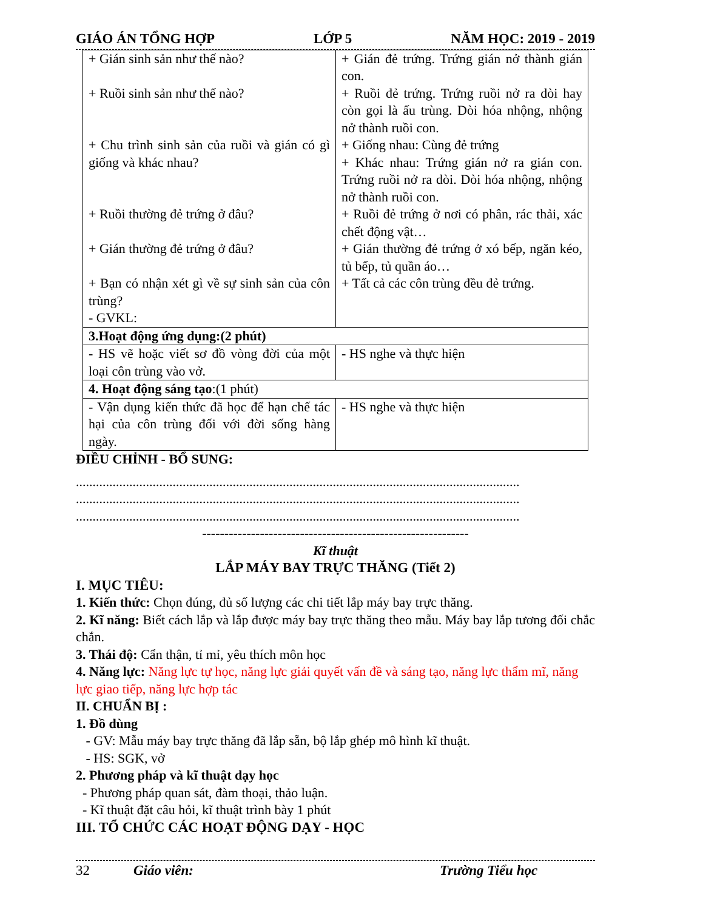GIÁO ÁN TỔNG HỢP LỚP 5 NĂM HỌC: 2019 - 2019
| + Gián sinh sản như thế nào? + Ruồi sinh sản như thế nào? + Chu trình sinh sản của ruồi và gián có gì giống và khác nhau? + Ruồi thường đẻ trứng ở đâu? + Gián thường đẻ trứng ở đâu? + Bạn có nhận xét gì về sự sinh sản của côn trùng? - GVKL: | + Gián đẻ trứng. Trứng gián nở thành gián con. + Ruồi đẻ trứng. Trứng ruồi nở ra dòi hay còn gọi là ấu trùng. Dòi hóa nhộng, nhộng nở thành ruồi con. + Giống nhau: Cùng đẻ trứng + Khác nhau: Trứng gián nở ra gián con. Trứng ruồi nở ra dòi. Dòi hóa nhộng, nhộng nở thành ruồi con. + Ruồi đẻ trứng ở nơi có phân, rác thải, xác chết động vật… + Gián thường đẻ trứng ở xó bếp, ngăn kéo, tủ bếp, tủ quần áo… + Tất cả các côn trùng đều đẻ trứng. |
| 3.Hoạt động ứng dụng:(2 phút) | |
| - HS vẽ hoặc viết sơ đồ vòng đời của một loại côn trùng vào vở. | - HS nghe và thực hiện |
| 4. Hoạt động sáng tạo :(1 phút) | |
| - Vận dụng kiến thức đã học để hạn chế tác hại của côn trùng đối với đời sống hàng ngày. | - HS nghe và thực hiện |
ĐIỀU CHỈNH - BỔ SUNG:
.....................................................................................................................................
.....................................................................................................................................
.....................................................................................................................................
------------------------------------------------------------
Kĩ thuật
LẮP MÁY BAY TRỰC THĂNG (Tiết 2)
I. MỤC TIÊU:
1. Kiến thức: Chọn đúng, đủ số lượng các chi tiết lắp máy bay trực thăng.
2. Kĩ năng: Biết cách lắp và lắp được máy bay trực thăng theo mẫu. Máy bay lắp tương đối chắc chắn.
3. Thái độ: Cẩn thận, tỉ mỉ, yêu thích môn học
4. Năng lực: Năng lực tự học, năng lực giải quyết vấn đề và sáng tạo, năng lực thẩm mĩ, năng lực giao tiếp, năng lực hợp tác
II. CHUẨN BỊ :
1. Đồ dùng
- GV: Mẫu máy bay trực thăng đã lắp sẵn, bộ lắp ghép mô hình kĩ thuật.
- HS: SGK, vở
2. Phương pháp và kĩ thuật dạy học
- Phương pháp quan sát, đàm thoại, thảo luận.
- Kĩ thuật đặt câu hỏi, kĩ thuật trình bày 1 phút
III. TỔ CHỨC CÁC HOẠT ĐỘNG DẠY - HỌC
32 Giáo viên: Trường Tiểu học